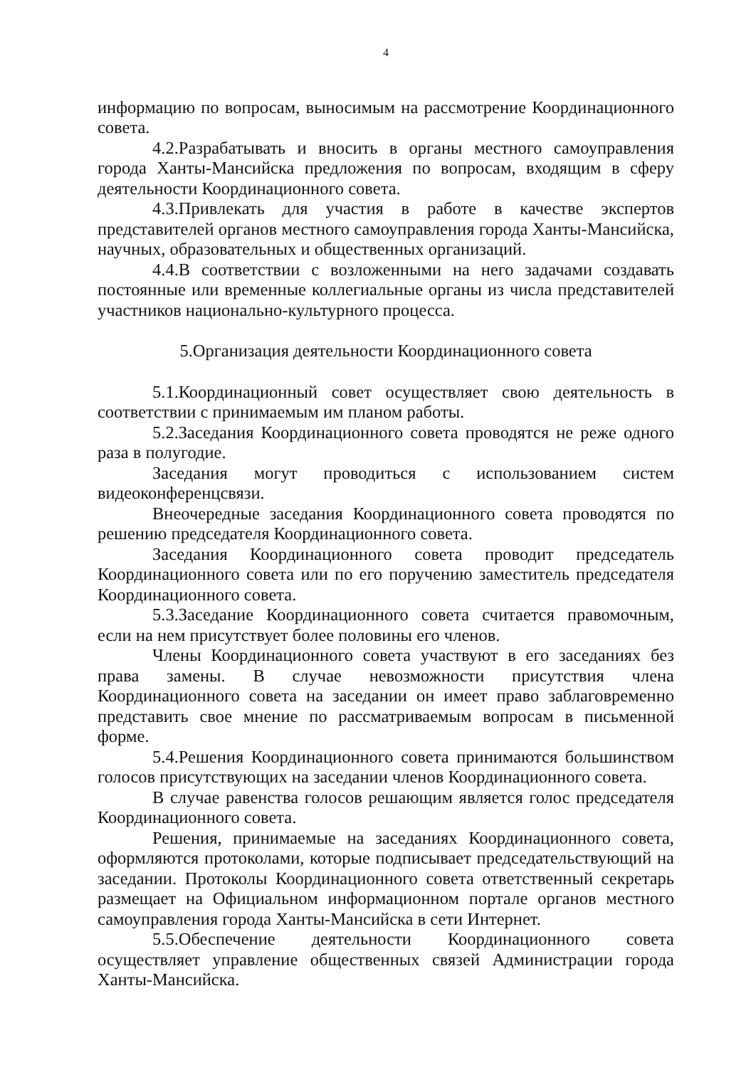4
информацию по вопросам, выносимым на рассмотрение Координационного совета.
4.2.Разрабатывать и вносить в органы местного самоуправления города Ханты-Мансийска предложения по вопросам, входящим в сферу деятельности Координационного совета.
4.3.Привлекать для участия в работе в качестве экспертов представителей органов местного самоуправления города Ханты-Мансийска, научных, образовательных и общественных организаций.
4.4.В соответствии с возложенными на него задачами создавать постоянные или временные коллегиальные органы из числа представителей участников национально-культурного процесса.
5.Организация деятельности Координационного совета
5.1.Координационный совет осуществляет свою деятельность в соответствии с принимаемым им планом работы.
5.2.Заседания Координационного совета проводятся не реже одного раза в полугодие.
Заседания могут проводиться с использованием систем видеоконференцсвязи.
Внеочередные заседания Координационного совета проводятся по решению председателя Координационного совета.
Заседания Координационного совета проводит председатель Координационного совета или по его поручению заместитель председателя Координационного совета.
5.3.Заседание Координационного совета считается правомочным, если на нем присутствует более половины его членов.
Члены Координационного совета участвуют в его заседаниях без права замены. В случае невозможности присутствия члена Координационного совета на заседании он имеет право заблаговременно представить свое мнение по рассматриваемым вопросам в письменной форме.
5.4.Решения Координационного совета принимаются большинством голосов присутствующих на заседании членов Координационного совета.
В случае равенства голосов решающим является голос председателя Координационного совета.
Решения, принимаемые на заседаниях Координационного совета, оформляются протоколами, которые подписывает председательствующий на заседании. Протоколы Координационного совета ответственный секретарь размещает на Официальном информационном портале органов местного самоуправления города Ханты-Мансийска в сети Интернет.
5.5.Обеспечение деятельности Координационного совета осуществляет управление общественных связей Администрации города Ханты-Мансийска.